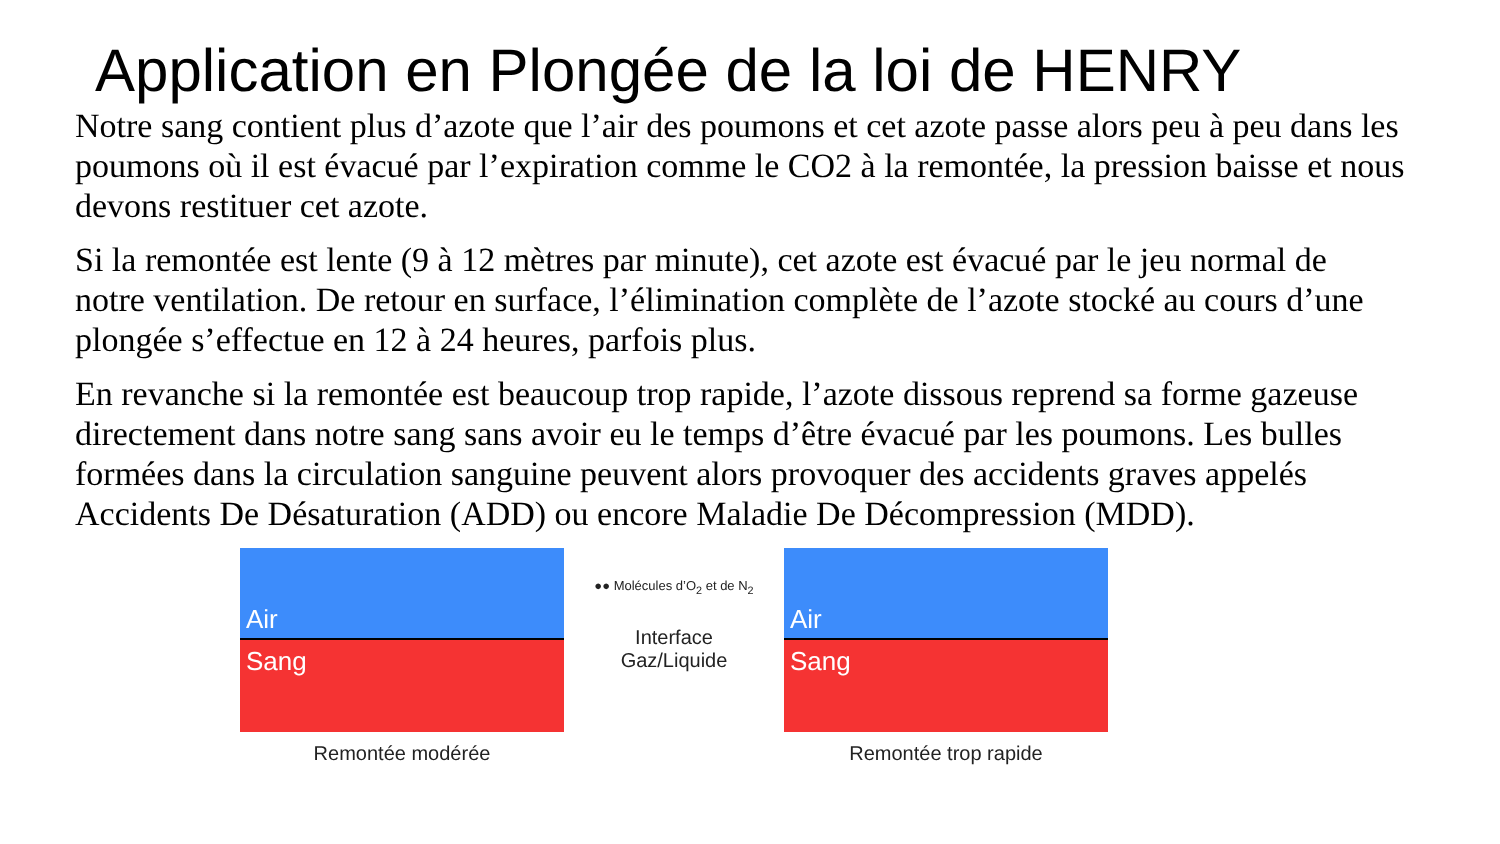Application en Plongée de la loi de HENRY
Notre sang contient plus d’azote que l’air des poumons et cet azote passe alors peu à peu dans les poumons où il est évacué par l’expiration comme le CO2 à la remontée, la pression baisse et nous devons restituer cet azote.
Si la remontée est lente (9 à 12 mètres par minute), cet azote est évacué par le jeu normal de notre ventilation. De retour en surface, l’élimination complète de l’azote stocké au cours d’une plongée s’effectue en 12 à 24 heures, parfois plus.
En revanche si la remontée est beaucoup trop rapide, l’azote dissous reprend sa forme gazeuse directement dans notre sang sans avoir eu le temps d’être évacué par les poumons. Les bulles formées dans la circulation sanguine peuvent alors provoquer des accidents graves appelés Accidents De Désaturation (ADD) ou encore Maladie De Décompression (MDD).
Air
Sang
Remontée modérée
●● Molécules d’O<sub>2</sub> et de N<sub>2</sub>
Interface
Gaz/Liquide
Air
Sang
Remontée trop rapide